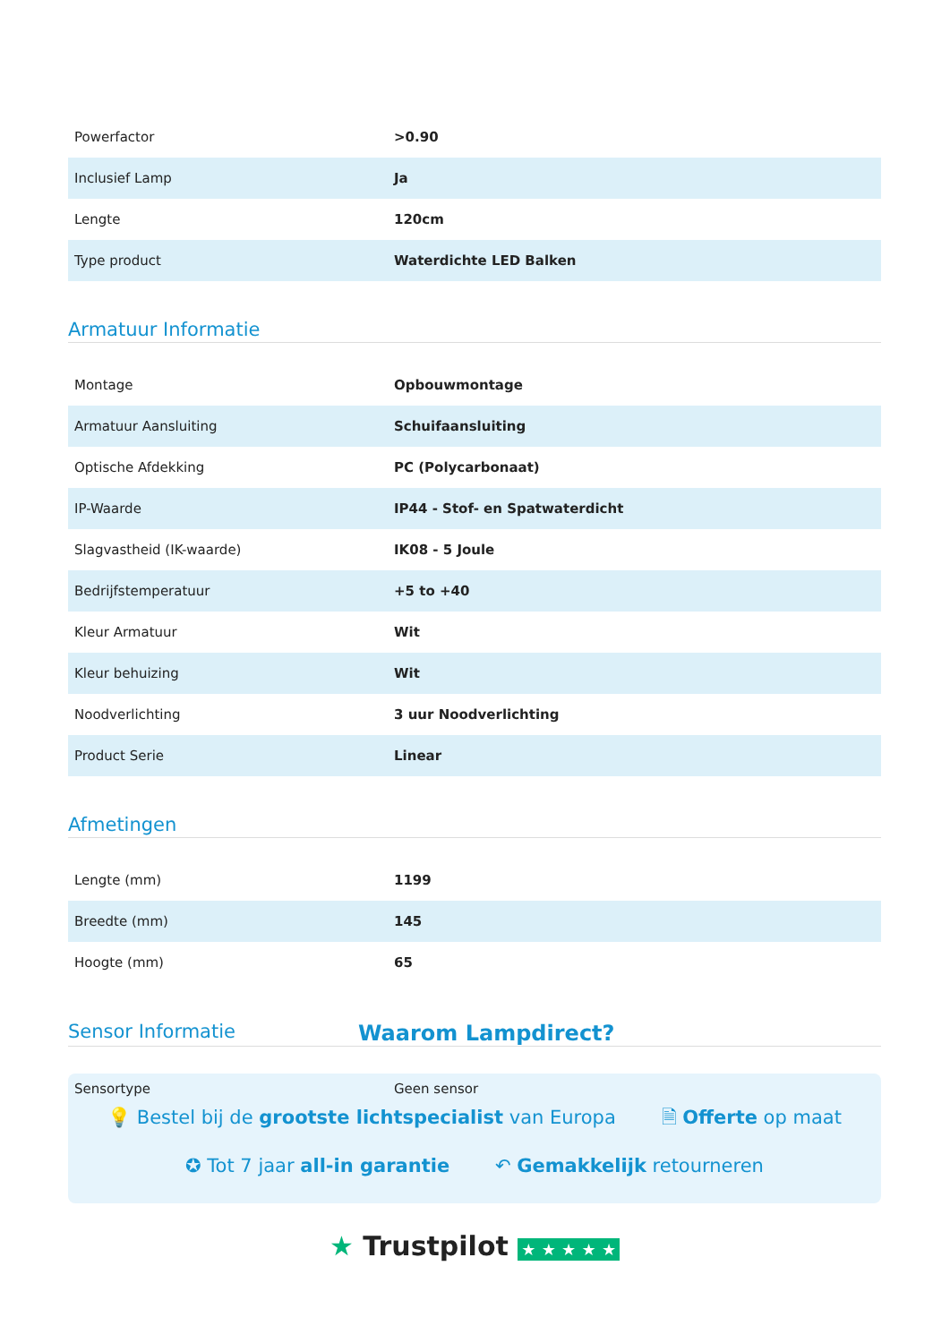| Powerfactor | >0.90 |
| Inclusief Lamp | Ja |
| Lengte | 120cm |
| Type product | Waterdichte LED Balken |
Armatuur Informatie
| Montage | Opbouwmontage |
| Armatuur Aansluiting | Schuifaansluiting |
| Optische Afdekking | PC (Polycarbonaat) |
| IP-Waarde | IP44 - Stof- en Spatwaterdicht |
| Slagvastheid (IK-waarde) | IK08 - 5 Joule |
| Bedrijfstemperatuur | +5 to +40 |
| Kleur Armatuur | Wit |
| Kleur behuizing | Wit |
| Noodverlichting | 3 uur Noodverlichting |
| Product Serie | Linear |
Afmetingen
| Lengte (mm) | 1199 |
| Breedte (mm) | 145 |
| Hoogte (mm) | 65 |
Sensor Informatie Waarom Lampdirect?
Sensortype Geen sensor
💡 Bestel bij de grootste lichtspecialist van Europa 🗎 Offerte op maat
✪ Tot 7 jaar all-in garantie ↶ Gemakkelijk retourneren
★ Trustpilot ★ ★ ★ ★ ★